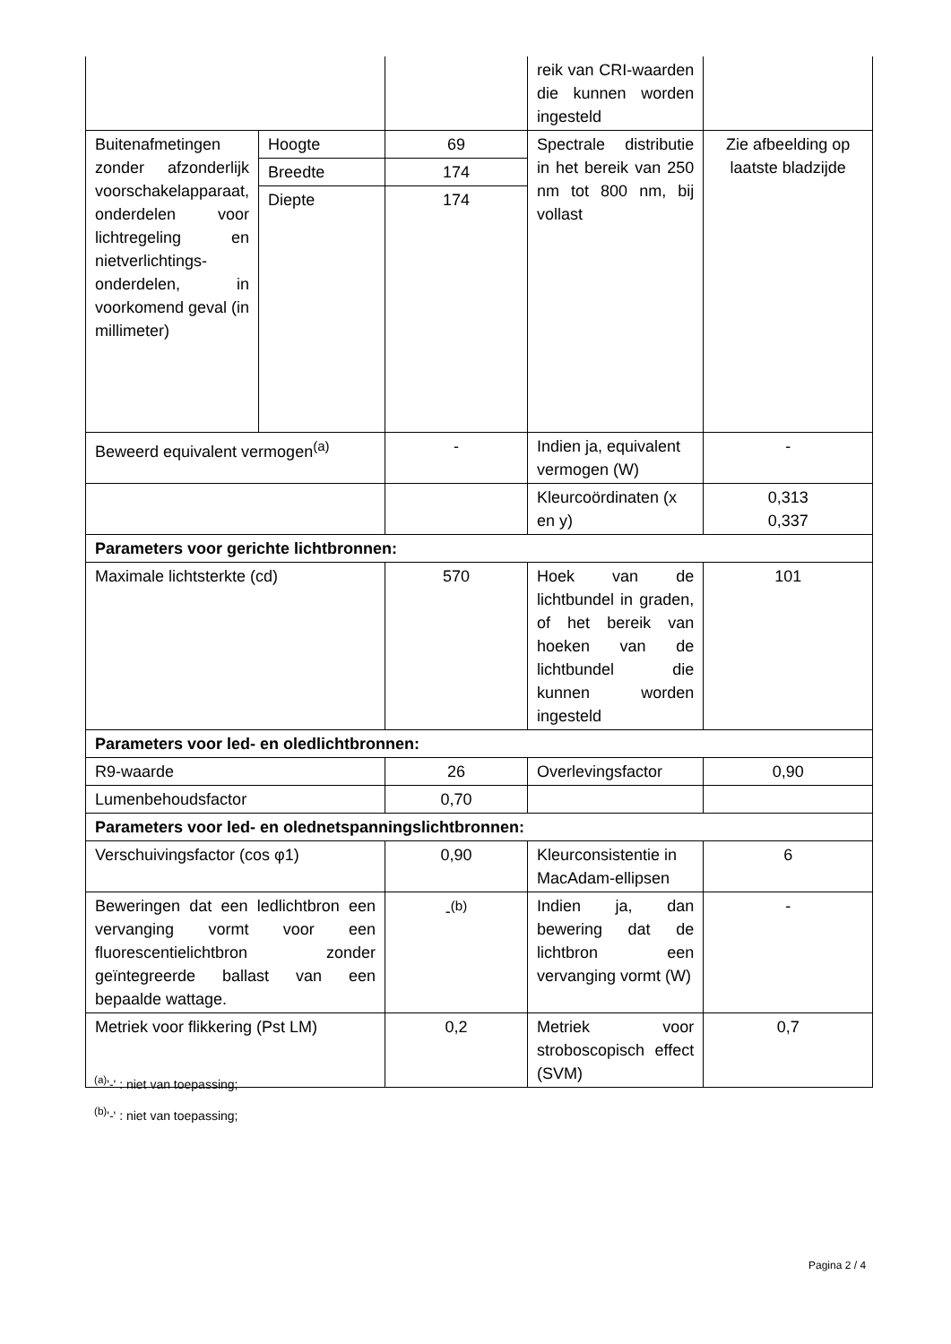| | | | reik van CRI-waarden die kunnen worden ingesteld | |
| Buitenafmetingen zonder afzonderlijk voorschakelapparaat, onderdelen voor lichtregeling en nietverlichtings-onderdelen, in voorkomend geval (in millimeter) | Hoogte | 69 | Spectrale distributie in het bereik van 250 nm tot 800 nm, bij vollast | Zie afbeelding op laatste bladzijde |
| | Breedte | 174 | | |
| | Diepte | 174 | | |
| Beweerd equivalent vermogen<sup>(a)</sup> | | - | Indien ja, equivalent vermogen (W) | - |
| | | | Kleurcoördinaten (x en y) | 0,313 0,337 |
| Parameters voor gerichte lichtbronnen: | | | | |
| Maximale lichtsterkte (cd) | | 570 | Hoek van de lichtbundel in graden, of het bereik van hoeken van de lichtbundel die kunnen worden ingesteld | 101 |
| Parameters voor led- en oledlichtbronnen: | | | | |
| R9-waarde | | 26 | Overlevingsfactor | 0,90 |
| Lumenbehoudsfactor | | 0,70 | | |
| Parameters voor led- en olednetspanningslichtbronnen: | | | | |
| Verschuivingsfactor (cos φ1) | | 0,90 | Kleurconsistentie in MacAdam-ellipsen | 6 |
| Beweringen dat een ledlichtbron een vervanging vormt voor een fluorescentielichtbron zonder geïntegreerde ballast van een bepaalde wattage. | | -<sup>(b)</sup> | Indien ja, dan bewering dat de lichtbron een vervanging vormt (W) | - |
| Metriek voor flikkering (Pst LM) | | 0,2 | Metriek voor stroboscopisch effect (SVM) | 0,7 |
<sup>(a)</sup> '-' : niet van toepassing;
<sup>(b)</sup> '-' : niet van toepassing;
Pagina 2 / 4